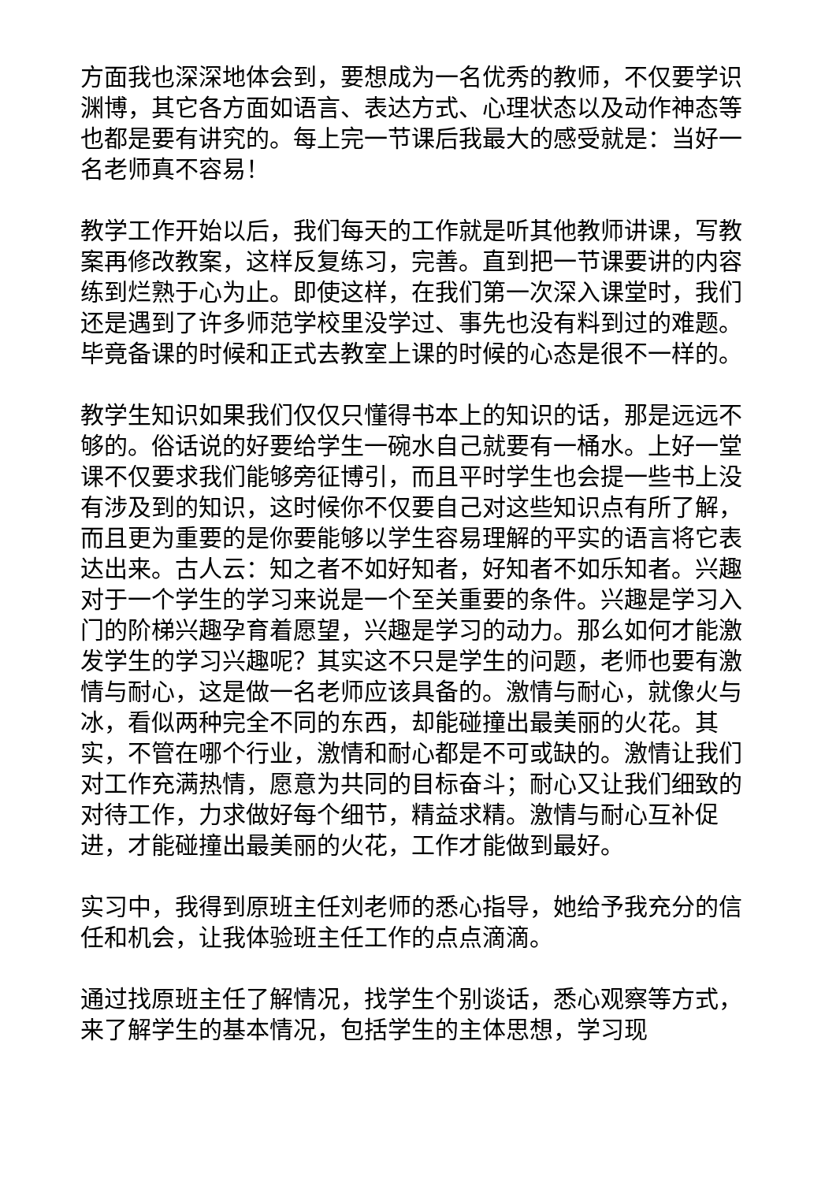方面我也深深地体会到，要想成为一名优秀的教师，不仅要学识渊博，其它各方面如语言、表达方式、心理状态以及动作神态等也都是要有讲究的。每上完一节课后我最大的感受就是：当好一名老师真不容易！
教学工作开始以后，我们每天的工作就是听其他教师讲课，写教案再修改教案，这样反复练习，完善。直到把一节课要讲的内容练到烂熟于心为止。即使这样，在我们第一次深入课堂时，我们还是遇到了许多师范学校里没学过、事先也没有料到过的难题。毕竟备课的时候和正式去教室上课的时候的心态是很不一样的。
教学生知识如果我们仅仅只懂得书本上的知识的话，那是远远不够的。俗话说的好要给学生一碗水自己就要有一桶水。上好一堂课不仅要求我们能够旁征博引，而且平时学生也会提一些书上没有涉及到的知识，这时候你不仅要自己对这些知识点有所了解，而且更为重要的是你要能够以学生容易理解的平实的语言将它表达出来。古人云：知之者不如好知者，好知者不如乐知者。兴趣对于一个学生的学习来说是一个至关重要的条件。兴趣是学习入门的阶梯兴趣孕育着愿望，兴趣是学习的动力。那么如何才能激发学生的学习兴趣呢？其实这不只是学生的问题，老师也要有激情与耐心，这是做一名老师应该具备的。激情与耐心，就像火与冰，看似两种完全不同的东西，却能碰撞出最美丽的火花。其实，不管在哪个行业，激情和耐心都是不可或缺的。激情让我们对工作充满热情，愿意为共同的目标奋斗；耐心又让我们细致的对待工作，力求做好每个细节，精益求精。激情与耐心互补促进，才能碰撞出最美丽的火花，工作才能做到最好。
实习中，我得到原班主任刘老师的悉心指导，她给予我充分的信任和机会，让我体验班主任工作的点点滴滴。
通过找原班主任了解情况，找学生个别谈话，悉心观察等方式，来了解学生的基本情况，包括学生的主体思想，学习现